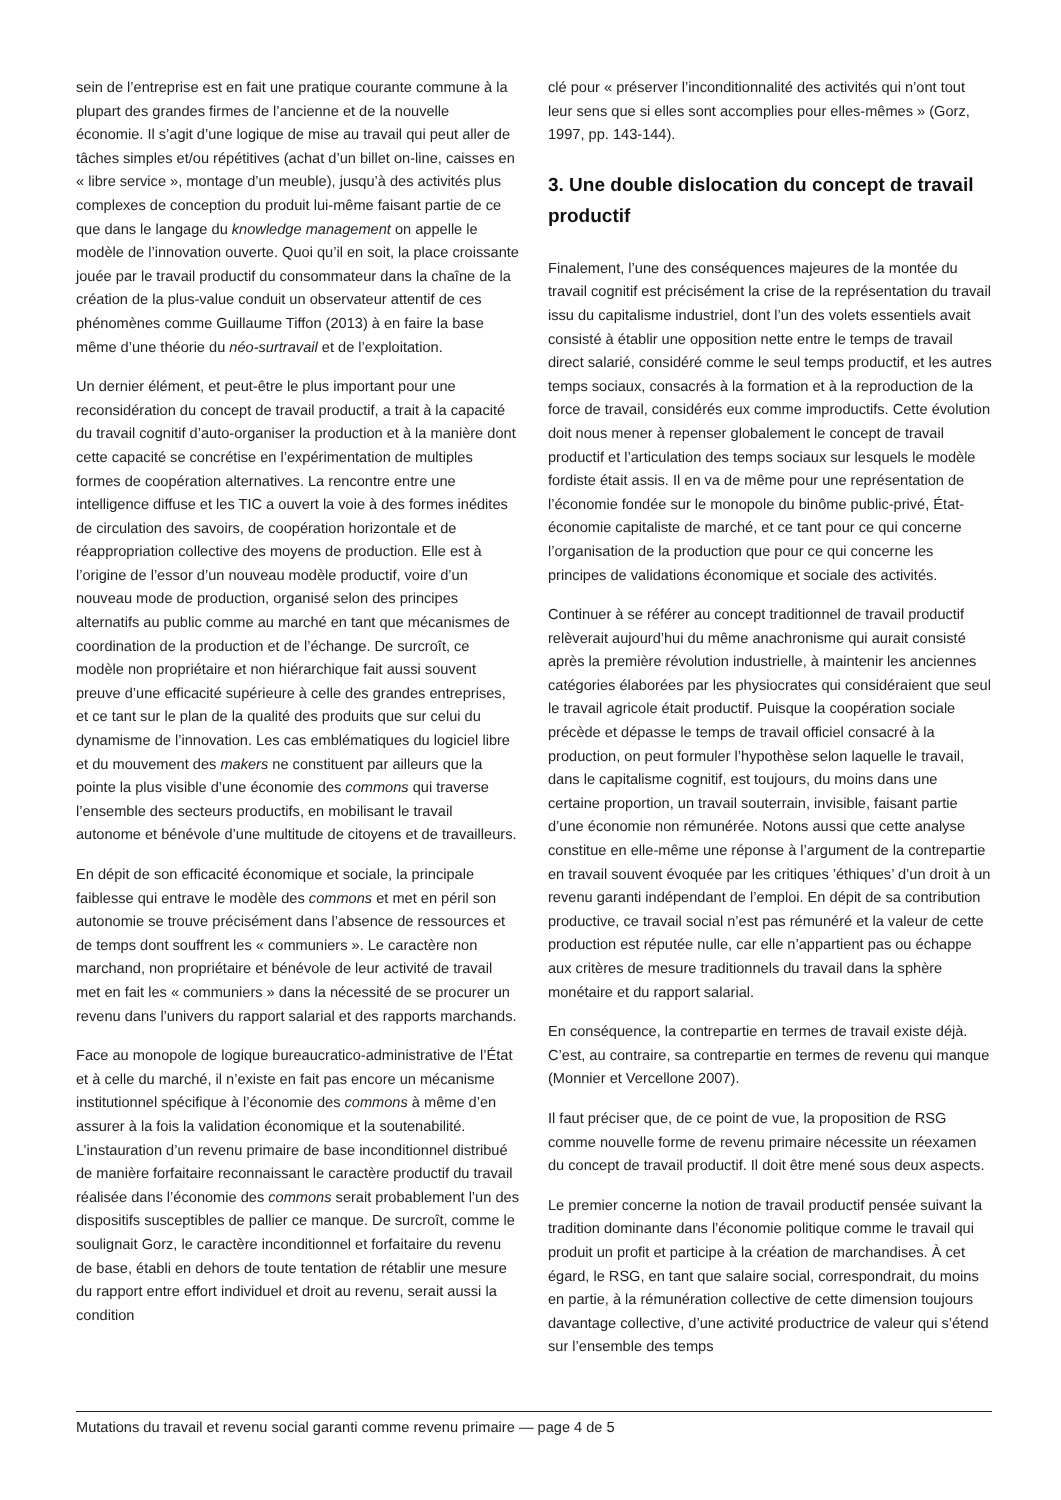sein de l’entreprise est en fait une pratique courante commune à la plupart des grandes firmes de l’ancienne et de la nouvelle économie. Il s’agit d’une logique de mise au travail qui peut aller de tâches simples et/ou répétitives (achat d’un billet on-line, caisses en « libre service », montage d’un meuble), jusqu’à des activités plus complexes de conception du produit lui-même faisant partie de ce que dans le langage du knowledge management on appelle le modèle de l’innovation ouverte. Quoi qu’il en soit, la place croissante jouée par le travail productif du consommateur dans la chaîne de la création de la plus-value conduit un observateur attentif de ces phénomènes comme Guillaume Tiffon (2013) à en faire la base même d’une théorie du néo-surtravail et de l’exploitation.
Un dernier élément, et peut-être le plus important pour une reconsidération du concept de travail productif, a trait à la capacité du travail cognitif d’auto-organiser la production et à la manière dont cette capacité se concrétise en l’expérimentation de multiples formes de coopération alternatives. La rencontre entre une intelligence diffuse et les TIC a ouvert la voie à des formes inédites de circulation des savoirs, de coopération horizontale et de réappropriation collective des moyens de production. Elle est à l’origine de l’essor d’un nouveau modèle productif, voire d’un nouveau mode de production, organisé selon des principes alternatifs au public comme au marché en tant que mécanismes de coordination de la production et de l’échange. De surcroît, ce modèle non propriétaire et non hiérarchique fait aussi souvent preuve d’une efficacité supérieure à celle des grandes entreprises, et ce tant sur le plan de la qualité des produits que sur celui du dynamisme de l’innovation. Les cas emblématiques du logiciel libre et du mouvement des makers ne constituent par ailleurs que la pointe la plus visible d’une économie des commons qui traverse l’ensemble des secteurs productifs, en mobilisant le travail autonome et bénévole d’une multitude de citoyens et de travailleurs.
En dépit de son efficacité économique et sociale, la principale faiblesse qui entrave le modèle des commons et met en péril son autonomie se trouve précisément dans l’absence de ressources et de temps dont souffrent les « communiers ». Le caractère non marchand, non propriétaire et bénévole de leur activité de travail met en fait les « communiers » dans la nécessité de se procurer un revenu dans l’univers du rapport salarial et des rapports marchands.
Face au monopole de logique bureaucratico-administrative de l’État et à celle du marché, il n’existe en fait pas encore un mécanisme institutionnel spécifique à l’économie des commons à même d’en assurer à la fois la validation économique et la soutenabilité. L’instauration d’un revenu primaire de base inconditionnel distribué de manière forfaitaire reconnaissant le caractère productif du travail réalisée dans l’économie des commons serait probablement l’un des dispositifs susceptibles de pallier ce manque. De surcroît, comme le soulignait Gorz, le caractère inconditionnel et forfaitaire du revenu de base, établi en dehors de toute tentation de rétablir une mesure du rapport entre effort individuel et droit au revenu, serait aussi la condition
clé pour « préserver l’inconditionnalité des activités qui n’ont tout leur sens que si elles sont accomplies pour elles-mêmes » (Gorz, 1997, pp. 143-144).
3. Une double dislocation du concept de travail productif
Finalement, l’une des conséquences majeures de la montée du travail cognitif est précisément la crise de la représentation du travail issu du capitalisme industriel, dont l’un des volets essentiels avait consisté à établir une opposition nette entre le temps de travail direct salarié, considéré comme le seul temps productif, et les autres temps sociaux, consacrés à la formation et à la reproduction de la force de travail, considérés eux comme improductifs. Cette évolution doit nous mener à repenser globalement le concept de travail productif et l’articulation des temps sociaux sur lesquels le modèle fordiste était assis. Il en va de même pour une représentation de l’économie fondée sur le monopole du binôme public-privé, État-économie capitaliste de marché, et ce tant pour ce qui concerne l’organisation de la production que pour ce qui concerne les principes de validations économique et sociale des activités.
Continuer à se référer au concept traditionnel de travail productif relèverait aujourd’hui du même anachronisme qui aurait consisté après la première révolution industrielle, à maintenir les anciennes catégories élaborées par les physiocrates qui considéraient que seul le travail agricole était productif. Puisque la coopération sociale précède et dépasse le temps de travail officiel consacré à la production, on peut formuler l’hypothèse selon laquelle le travail, dans le capitalisme cognitif, est toujours, du moins dans une certaine proportion, un travail souterrain, invisible, faisant partie d’une économie non rémunérée. Notons aussi que cette analyse constitue en elle-même une réponse à l’argument de la contrepartie en travail souvent évoquée par les critiques ’éthiques’ d’un droit à un revenu garanti indépendant de l’emploi. En dépit de sa contribution productive, ce travail social n’est pas rémunéré et la valeur de cette production est réputée nulle, car elle n’appartient pas ou échappe aux critères de mesure traditionnels du travail dans la sphère monétaire et du rapport salarial.
En conséquence, la contrepartie en termes de travail existe déjà. C’est, au contraire, sa contrepartie en termes de revenu qui manque (Monnier et Vercellone 2007).
Il faut préciser que, de ce point de vue, la proposition de RSG comme nouvelle forme de revenu primaire nécessite un réexamen du concept de travail productif. Il doit être mené sous deux aspects.
Le premier concerne la notion de travail productif pensée suivant la tradition dominante dans l’économie politique comme le travail qui produit un profit et participe à la création de marchandises. À cet égard, le RSG, en tant que salaire social, correspondrait, du moins en partie, à la rémunération collective de cette dimension toujours davantage collective, d’une activité productrice de valeur qui s’étend sur l’ensemble des temps
Mutations du travail et revenu social garanti comme revenu primaire — page 4 de 5